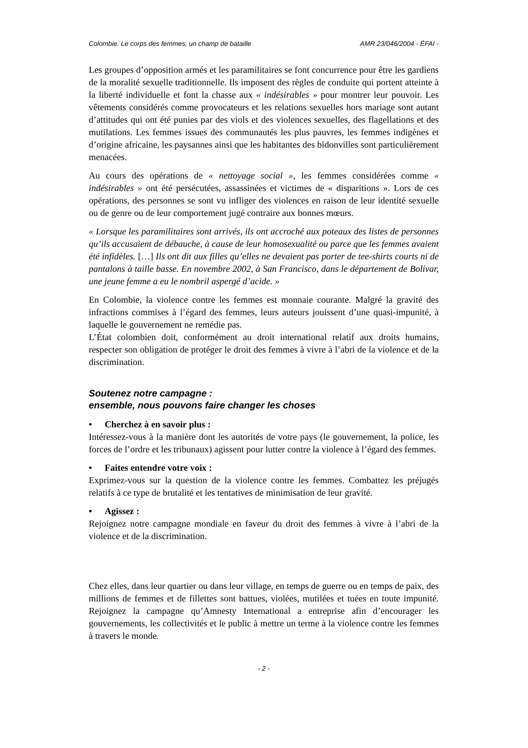Colombie. Le corps des femmes, un champ de bataille AMR 23/046/2004 - ÉFAI -
Les groupes d’opposition armés et les paramilitaires se font concurrence pour être les gardiens de la moralité sexuelle traditionnelle. Ils imposent des règles de conduite qui portent atteinte à la liberté individuelle et font la chasse aux « indésirables » pour montrer leur pouvoir. Les vêtements considérés comme provocateurs et les relations sexuelles hors mariage sont autant d’attitudes qui ont été punies par des viols et des violences sexuelles, des flagellations et des mutilations. Les femmes issues des communautés les plus pauvres, les femmes indigènes et d’origine africaine, les paysannes ainsi que les habitantes des bidonvilles sont particulièrement menacées.
Au cours des opérations de « nettoyage social », les femmes considérées comme « indésirables » ont été persécutées, assassinées et victimes de « disparitions ». Lors de ces opérations, des personnes se sont vu infliger des violences en raison de leur identité sexuelle ou de genre ou de leur comportement jugé contraire aux bonnes mœurs.
« Lorsque les paramilitaires sont arrivés, ils ont accroché aux poteaux des listes de personnes qu’ils accusaient de débauche, à cause de leur homosexualité ou parce que les femmes avaient été infidèles. […] Ils ont dit aux filles qu’elles ne devaient pas porter de tee-shirts courts ni de pantalons à taille basse. En novembre 2002, à San Francisco, dans le département de Bolívar, une jeune femme a eu le nombril aspergé d’acide. »
En Colombie, la violence contre les femmes est monnaie courante. Malgré la gravité des infractions commises à l’égard des femmes, leurs auteurs jouissent d’une quasi-impunité, à laquelle le gouvernement ne remédie pas.
L’État colombien doit, conformément au droit international relatif aux droits humains, respecter son obligation de protéger le droit des femmes à vivre à l’abri de la violence et de la discrimination.
Soutenez notre campagne :
ensemble, nous pouvons faire changer les choses
• Cherchez à en savoir plus :
Intéressez-vous à la manière dont les autorités de votre pays (le gouvernement, la police, les forces de l’ordre et les tribunaux) agissent pour lutter contre la violence à l’égard des femmes.
• Faites entendre votre voix :
Exprimez-vous sur la question de la violence contre les femmes. Combattez les préjugés relatifs à ce type de brutalité et les tentatives de minimisation de leur gravité.
• Agissez :
Rejoignez notre campagne mondiale en faveur du droit des femmes à vivre à l’abri de la violence et de la discrimination.
Chez elles, dans leur quartier ou dans leur village, en temps de guerre ou en temps de paix, des millions de femmes et de fillettes sont battues, violées, mutilées et tuées en toute impunité. Rejoignez la campagne qu’Amnesty International a entreprise afin d’encourager les gouvernements, les collectivités et le public à mettre un terme à la violence contre les femmes à travers le monde.
- 2 -